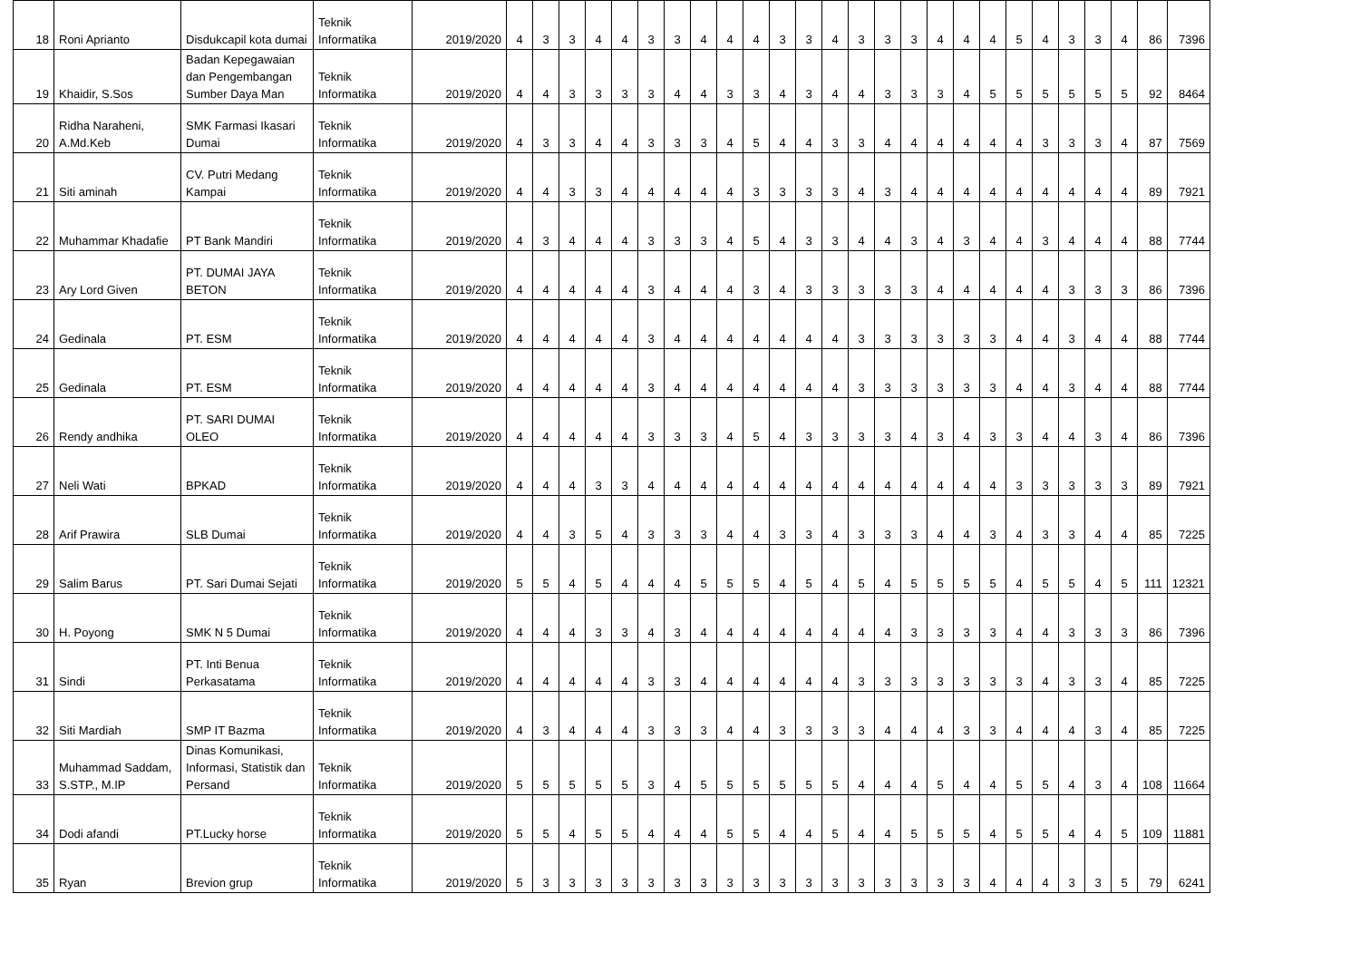| 18 | Roni Aprianto | Disdukcapil kota dumai | Teknik Informatika | 2019/2020 | 4 | 3 | 3 | 4 | 4 | 3 | 3 | 4 | 4 | 4 | 3 | 3 | 4 | 3 | 3 | 3 | 4 | 4 | 4 | 5 | 4 | 3 | 3 | 4 | 86 | 7396 |
| 19 | Khaidir, S.Sos | Badan Kepegawaian dan Pengembangan Sumber Daya Man | Teknik Informatika | 2019/2020 | 4 | 4 | 3 | 3 | 3 | 3 | 4 | 4 | 3 | 3 | 4 | 3 | 4 | 4 | 3 | 3 | 3 | 4 | 5 | 5 | 5 | 5 | 5 | 5 | 92 | 8464 |
| 20 | Ridha Naraheni, A.Md.Keb | SMK Farmasi Ikasari Dumai | Teknik Informatika | 2019/2020 | 4 | 3 | 3 | 4 | 4 | 3 | 3 | 3 | 4 | 5 | 4 | 4 | 3 | 3 | 4 | 4 | 4 | 4 | 4 | 4 | 3 | 3 | 3 | 4 | 87 | 7569 |
| 21 | Siti aminah | CV. Putri Medang Kampai | Teknik Informatika | 2019/2020 | 4 | 4 | 3 | 3 | 4 | 4 | 4 | 4 | 4 | 3 | 3 | 3 | 3 | 4 | 3 | 4 | 4 | 4 | 4 | 4 | 4 | 4 | 4 | 4 | 89 | 7921 |
| 22 | Muhammar Khadafie | PT Bank Mandiri | Teknik Informatika | 2019/2020 | 4 | 3 | 4 | 4 | 4 | 3 | 3 | 3 | 4 | 5 | 4 | 3 | 3 | 4 | 4 | 3 | 4 | 3 | 4 | 4 | 3 | 4 | 4 | 4 | 88 | 7744 |
| 23 | Ary Lord Given | PT. DUMAI JAYA BETON | Teknik Informatika | 2019/2020 | 4 | 4 | 4 | 4 | 4 | 3 | 4 | 4 | 4 | 3 | 4 | 3 | 3 | 3 | 3 | 3 | 4 | 4 | 4 | 4 | 4 | 3 | 3 | 3 | 86 | 7396 |
| 24 | Gedinala | PT. ESM | Teknik Informatika | 2019/2020 | 4 | 4 | 4 | 4 | 4 | 3 | 4 | 4 | 4 | 4 | 4 | 4 | 4 | 3 | 3 | 3 | 3 | 3 | 3 | 4 | 4 | 3 | 4 | 4 | 88 | 7744 |
| 25 | Gedinala | PT. ESM | Teknik Informatika | 2019/2020 | 4 | 4 | 4 | 4 | 4 | 3 | 4 | 4 | 4 | 4 | 4 | 4 | 4 | 3 | 3 | 3 | 3 | 3 | 3 | 4 | 4 | 3 | 4 | 4 | 88 | 7744 |
| 26 | Rendy andhika | PT. SARI DUMAI OLEO | Teknik Informatika | 2019/2020 | 4 | 4 | 4 | 4 | 4 | 3 | 3 | 3 | 4 | 5 | 4 | 3 | 3 | 3 | 3 | 4 | 3 | 4 | 3 | 3 | 4 | 4 | 3 | 4 | 86 | 7396 |
| 27 | Neli Wati | BPKAD | Teknik Informatika | 2019/2020 | 4 | 4 | 4 | 3 | 3 | 4 | 4 | 4 | 4 | 4 | 4 | 4 | 4 | 4 | 4 | 4 | 4 | 4 | 4 | 3 | 3 | 3 | 3 | 3 | 89 | 7921 |
| 28 | Arif Prawira | SLB Dumai | Teknik Informatika | 2019/2020 | 4 | 4 | 3 | 5 | 4 | 3 | 3 | 3 | 4 | 4 | 3 | 3 | 4 | 3 | 3 | 3 | 4 | 4 | 3 | 4 | 3 | 3 | 4 | 4 | 85 | 7225 |
| 29 | Salim Barus | PT. Sari Dumai Sejati | Teknik Informatika | 2019/2020 | 5 | 5 | 4 | 5 | 4 | 4 | 4 | 5 | 5 | 5 | 4 | 5 | 4 | 5 | 4 | 5 | 5 | 5 | 5 | 4 | 5 | 5 | 4 | 5 | 111 | 12321 |
| 30 | H. Poyong | SMK N 5 Dumai | Teknik Informatika | 2019/2020 | 4 | 4 | 4 | 3 | 3 | 4 | 3 | 4 | 4 | 4 | 4 | 4 | 4 | 4 | 4 | 3 | 3 | 3 | 3 | 4 | 4 | 3 | 3 | 3 | 86 | 7396 |
| 31 | Sindi | PT. Inti Benua Perkasatama | Teknik Informatika | 2019/2020 | 4 | 4 | 4 | 4 | 4 | 3 | 3 | 4 | 4 | 4 | 4 | 4 | 4 | 3 | 3 | 3 | 3 | 3 | 3 | 3 | 4 | 3 | 3 | 4 | 85 | 7225 |
| 32 | Siti Mardiah | SMP IT Bazma | Teknik Informatika | 2019/2020 | 4 | 3 | 4 | 4 | 4 | 3 | 3 | 3 | 4 | 4 | 3 | 3 | 3 | 3 | 4 | 4 | 4 | 3 | 3 | 4 | 4 | 4 | 3 | 4 | 85 | 7225 |
| 33 | Muhammad Saddam, S.STP., M.IP | Dinas Komunikasi, Informasi, Statistik dan Persand | Teknik Informatika | 2019/2020 | 5 | 5 | 5 | 5 | 5 | 3 | 4 | 5 | 5 | 5 | 5 | 5 | 5 | 4 | 4 | 4 | 5 | 4 | 4 | 5 | 5 | 4 | 3 | 4 | 108 | 11664 |
| 34 | Dodi afandi | PT.Lucky horse | Teknik Informatika | 2019/2020 | 5 | 5 | 4 | 5 | 5 | 4 | 4 | 4 | 5 | 5 | 4 | 4 | 5 | 4 | 4 | 5 | 5 | 5 | 4 | 5 | 5 | 4 | 4 | 5 | 109 | 11881 |
| 35 | Ryan | Brevion grup | Teknik Informatika | 2019/2020 | 5 | 3 | 3 | 3 | 3 | 3 | 3 | 3 | 3 | 3 | 3 | 3 | 3 | 3 | 3 | 3 | 3 | 3 | 4 | 4 | 4 | 3 | 3 | 5 | 79 | 6241 |